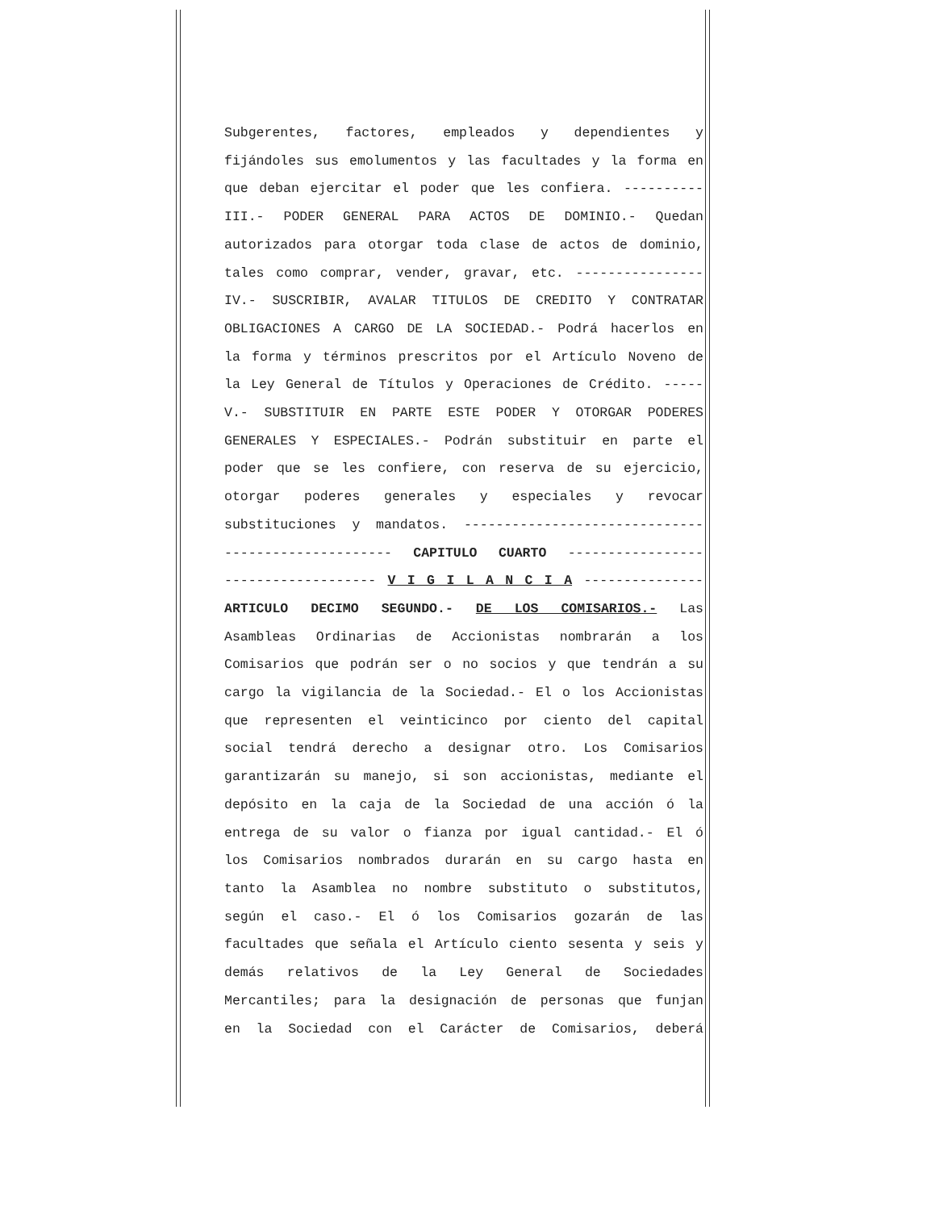Subgerentes, factores, empleados y dependientes y
fijándoles sus emolumentos y las facultades y la forma en
que deban ejercitar el poder que les confiera. ----------
III.- PODER GENERAL PARA ACTOS DE DOMINIO.- Quedan
autorizados para otorgar toda clase de actos de dominio,
tales como comprar, vender, gravar, etc. ----------------
IV.- SUSCRIBIR, AVALAR TITULOS DE CREDITO Y CONTRATAR
OBLIGACIONES A CARGO DE LA SOCIEDAD.- Podrá hacerlos en
la forma y términos prescritos por el Artículo Noveno de
la Ley General de Títulos y Operaciones de Crédito. -----
V.- SUBSTITUIR EN PARTE ESTE PODER Y OTORGAR PODERES
GENERALES Y ESPECIALES.- Podrán substituir en parte el
poder que se les confiere, con reserva de su ejercicio,
otorgar poderes generales y especiales y revocar
substituciones y mandatos. ------------------------------
--------------------- CAPITULO CUARTO -----------------
------------------- V I G I L A N C I A ---------------
ARTICULO DECIMO SEGUNDO.- DE LOS COMISARIOS.- Las
Asambleas Ordinarias de Accionistas nombrarán a los
Comisarios que podrán ser o no socios y que tendrán a su
cargo la vigilancia de la Sociedad.- El o los Accionistas
que representen el veinticinco por ciento del capital
social tendrá derecho a designar otro. Los Comisarios
garantizarán su manejo, si son accionistas, mediante el
depósito en la caja de la Sociedad de una acción ó la
entrega de su valor o fianza por igual cantidad.- El ó
los Comisarios nombrados durarán en su cargo hasta en
tanto la Asamblea no nombre substituto o substitutos,
según el caso.- El ó los Comisarios gozarán de las
facultades que señala el Artículo ciento sesenta y seis y
demás relativos de la Ley General de Sociedades
Mercantiles; para la designación de personas que funjan
en la Sociedad con el Carácter de Comisarios, deberá